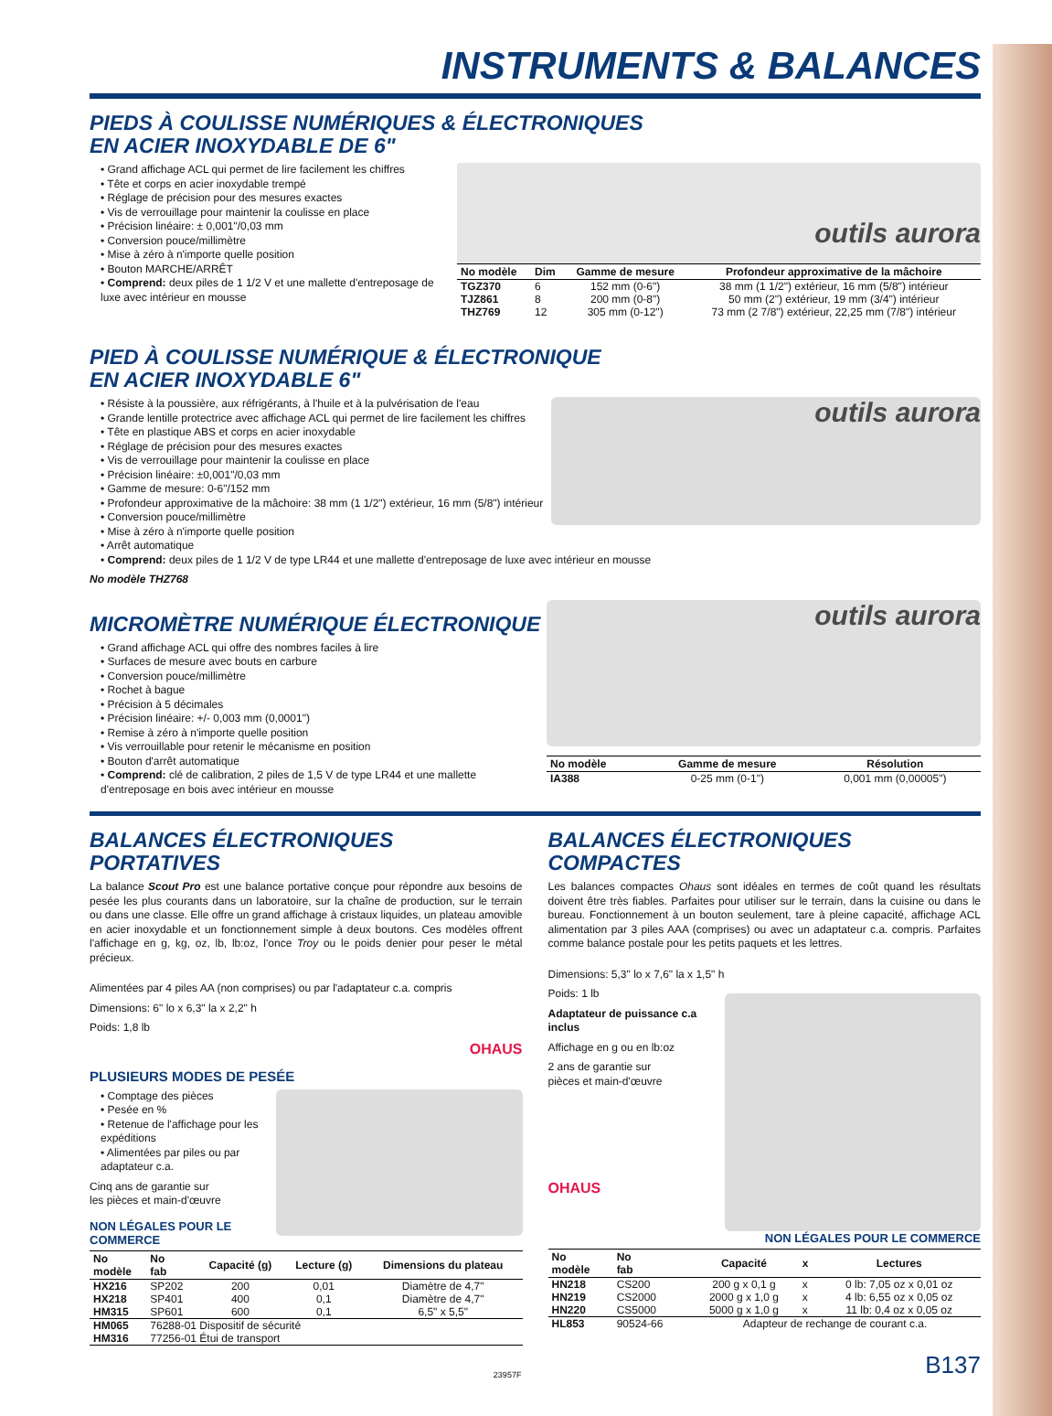INSTRUMENTS & BALANCES
PIEDS À COULISSE NUMÉRIQUES & ÉLECTRONIQUES
EN ACIER INOXYDABLE DE 6"
• Grand affichage ACL qui permet de lire facilement les chiffres
• Tête et corps en acier inoxydable trempé
• Réglage de précision pour des mesures exactes
• Vis de verrouillage pour maintenir la coulisse en place
• Précision linéaire: ± 0,001"/0,03 mm
• Conversion pouce/millimètre
• Mise à zéro à n'importe quelle position
• Bouton MARCHE/ARRÊT
• Comprend: deux piles de 1 1/2 V et une mallette d'entreposage de luxe avec intérieur en mousse
outils aurora
| No modèle | Dim | Gamme de mesure | Profondeur approximative de la mâchoire |
| --- | --- | --- | --- |
| TGZ370 | 6 | 152 mm (0-6") | 38 mm (1 1/2") extérieur, 16 mm (5/8") intérieur |
| TJZ861 | 8 | 200 mm (0-8") | 50 mm (2") extérieur, 19 mm (3/4") intérieur |
| THZ769 | 12 | 305 mm (0-12") | 73 mm (2 7/8") extérieur, 22,25 mm (7/8") intérieur |
PIED À COULISSE NUMÉRIQUE & ÉLECTRONIQUE
EN ACIER INOXYDABLE 6"
outils aurora
• Résiste à la poussière, aux réfrigérants, à l'huile et à la pulvérisation de l'eau
• Grande lentille protectrice avec affichage ACL qui permet de lire facilement les chiffres
• Tête en plastique ABS et corps en acier inoxydable
• Réglage de précision pour des mesures exactes
• Vis de verrouillage pour maintenir la coulisse en place
• Précision linéaire: ±0,001"/0,03 mm
• Gamme de mesure: 0-6"/152 mm
• Profondeur approximative de la mâchoire: 38 mm (1 1/2") extérieur, 16 mm (5/8") intérieur
• Conversion pouce/millimètre
• Mise à zéro à n'importe quelle position
• Arrêt automatique
• Comprend: deux piles de 1 1/2 V de type LR44 et une mallette d'entreposage de luxe avec intérieur en mousse
No modèle THZ768
MICROMÈTRE NUMÉRIQUE ÉLECTRONIQUE
• Grand affichage ACL qui offre des nombres faciles à lire
• Surfaces de mesure avec bouts en carbure
• Conversion pouce/millimètre
• Rochet à bague
• Précision à 5 décimales
• Précision linéaire: +/- 0,003 mm (0,0001")
• Remise à zéro à n'importe quelle position
• Vis verrouillable pour retenir le mécanisme en position
• Bouton d'arrêt automatique
• Comprend: clé de calibration, 2 piles de 1,5 V de type LR44 et une mallette d'entreposage en bois avec intérieur en mousse
outils aurora
| No modèle | Gamme de mesure | Résolution |
| --- | --- | --- |
| IA388 | 0-25 mm (0-1") | 0,001 mm (0,00005") |
BALANCES ÉLECTRONIQUES
PORTATIVES
La balance Scout Pro est une balance portative conçue pour répondre aux besoins de pesée les plus courants dans un laboratoire, sur la chaîne de production, sur le terrain ou dans une classe. Elle offre un grand affichage à cristaux liquides, un plateau amovible en acier inoxydable et un fonctionnement simple à deux boutons. Ces modèles offrent l'affichage en g, kg, oz, lb, lb:oz, l'once Troy ou le poids denier pour peser le métal précieux.
Alimentées par 4 piles AA (non comprises) ou par l'adaptateur c.a. compris
Dimensions: 6" lo x 6,3" la x 2,2" h
Poids: 1,8 lb
OHAUS
PLUSIEURS MODES DE PESÉE
• Comptage des pièces
• Pesée en %
• Retenue de l'affichage pour les expéditions
• Alimentées par piles ou par adaptateur c.a.
Cinq ans de garantie sur
les pièces et main-d'œuvre
NON LÉGALES POUR LE COMMERCE
| No modèle | No fab | Capacité (g) | Lecture (g) | Dimensions du plateau |
| --- | --- | --- | --- | --- |
| HX216 | SP202 | 200 | 0,01 | Diamètre de 4,7" |
| HX218 | SP401 | 400 | 0,1 | Diamètre de 4,7" |
| HM315 | SP601 | 600 | 0,1 | 6,5" x 5,5" |
| HM065 | 76288-01 Dispositif de sécurité | | | |
| HM316 | 77256-01 Étui de transport | | | |
BALANCES ÉLECTRONIQUES
COMPACTES
Les balances compactes Ohaus sont idéales en termes de coût quand les résultats doivent être très fiables. Parfaites pour utiliser sur le terrain, dans la cuisine ou dans le bureau. Fonctionnement à un bouton seulement, tare à pleine capacité, affichage ACL alimentation par 3 piles AAA (comprises) ou avec un adaptateur c.a. compris. Parfaites comme balance postale pour les petits paquets et les lettres.
Dimensions: 5,3" lo x 7,6" la x 1,5" h
Poids: 1 lb
Adaptateur de puissance c.a inclus
Affichage en g ou en lb:oz
2 ans de garantie sur
pièces et main-d'œuvre
OHAUS
NON LÉGALES POUR LE COMMERCE
| No modèle | No fab | Capacité | x | Lectures |
| --- | --- | --- | --- | --- |
| HN218 | CS200 | 200 g x 0,1 g | x | 0 lb: 7,05 oz x 0,01 oz |
| HN219 | CS2000 | 2000 g x 1,0 g | x | 4 lb: 6,55 oz x 0,05 oz |
| HN220 | CS5000 | 5000 g x 1,0 g | x | 11 lb: 0,4 oz x 0,05 oz |
| HL853 | 90524-66 | Adapteur de rechange de courant c.a. | | |
23957F B137